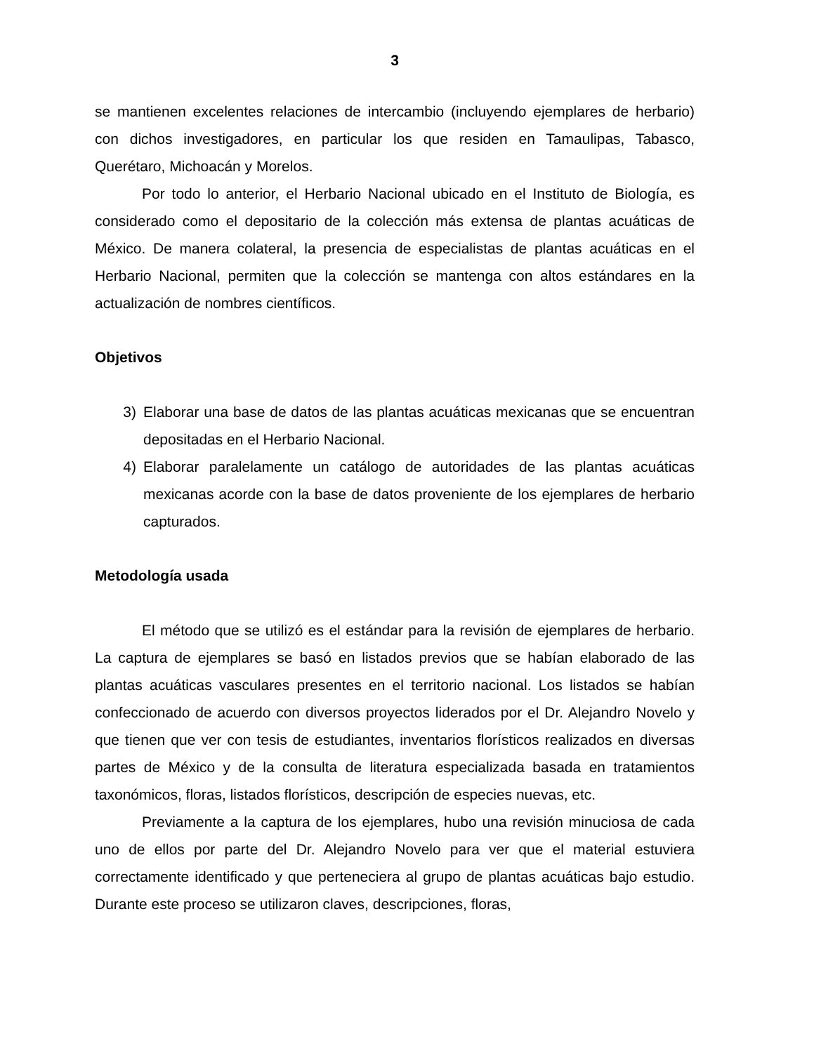3
se mantienen excelentes relaciones de intercambio (incluyendo ejemplares de herbario) con dichos investigadores, en particular los que residen en Tamaulipas, Tabasco, Querétaro, Michoacán y Morelos.
Por todo lo anterior, el Herbario Nacional ubicado en el Instituto de Biología, es considerado como el depositario de la colección más extensa de plantas acuáticas de México. De manera colateral, la presencia de especialistas de plantas acuáticas en el Herbario Nacional, permiten que la colección se mantenga con altos estándares en la actualización de nombres científicos.
Objetivos
3) Elaborar una base de datos de las plantas acuáticas mexicanas que se encuentran depositadas en el Herbario Nacional.
4) Elaborar paralelamente un catálogo de autoridades de las plantas acuáticas mexicanas acorde con la base de datos proveniente de los ejemplares de herbario capturados.
Metodología usada
El método que se utilizó es el estándar para la revisión de ejemplares de herbario. La captura de ejemplares se basó en listados previos que se habían elaborado de las plantas acuáticas vasculares presentes en el territorio nacional. Los listados se habían confeccionado de acuerdo con diversos proyectos liderados por el Dr. Alejandro Novelo y que tienen que ver con tesis de estudiantes, inventarios florísticos realizados en diversas partes de México y de la consulta de literatura especializada basada en tratamientos taxonómicos, floras, listados florísticos, descripción de especies nuevas, etc.
Previamente a la captura de los ejemplares, hubo una revisión minuciosa de cada uno de ellos por parte del Dr. Alejandro Novelo para ver que el material estuviera correctamente identificado y que perteneciera al grupo de plantas acuáticas bajo estudio. Durante este proceso se utilizaron claves, descripciones, floras,